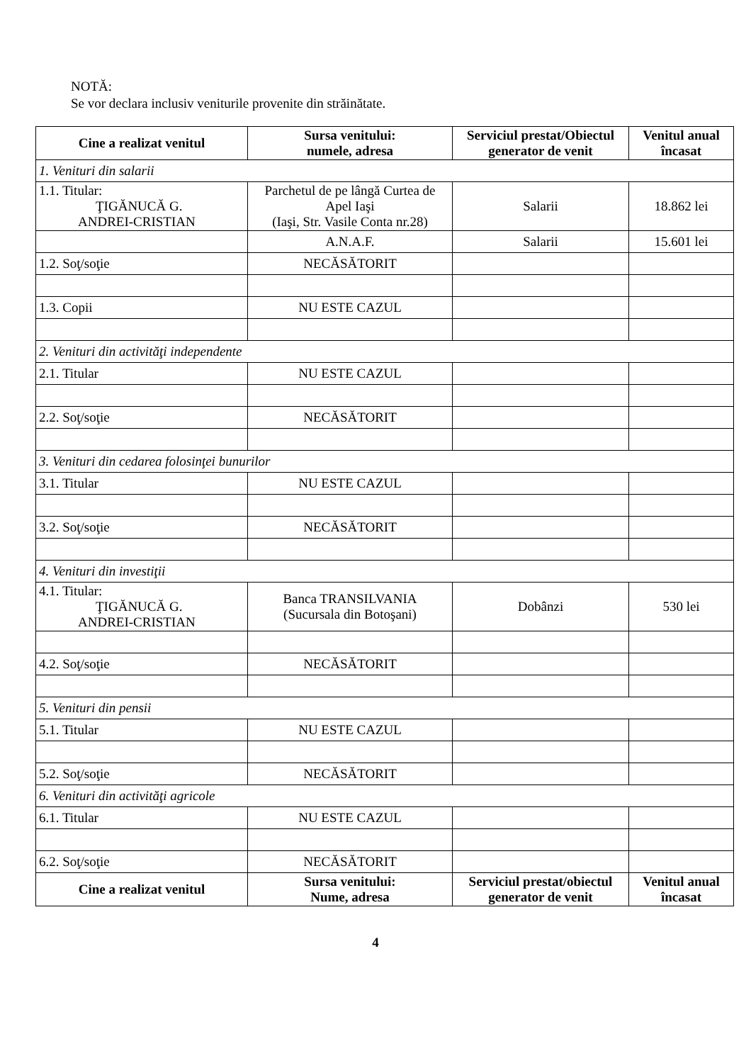NOTĂ:
Se vor declara inclusiv veniturile provenite din străinătate.
| Cine a realizat venitul | Sursa venitului: numele, adresa | Serviciul prestat/Obiectul generator de venit | Venitul anual încasat |
| --- | --- | --- | --- |
| 1. Venituri din salarii | | | |
| 1.1. Titular: ŢIGĂNUCĂ G. ANDREI-CRISTIAN | Parchetul de pe lângă Curtea de Apel Iaşi (Iaşi, Str. Vasile Conta nr.28) | Salarii | 18.862 lei |
| | A.N.A.F. | Salarii | 15.601 lei |
| 1.2. Soţ/soţie | NECĂSĂTORIT | | |
| 1.3. Copii | NU ESTE CAZUL | | |
| 2. Venituri din activităţi independente | | | |
| 2.1. Titular | NU ESTE CAZUL | | |
| 2.2. Soţ/soţie | NECĂSĂTORIT | | |
| 3. Venituri din cedarea folosinţei bunurilor | | | |
| 3.1. Titular | NU ESTE CAZUL | | |
| 3.2. Soţ/soţie | NECĂSĂTORIT | | |
| 4. Venituri din investiţii | | | |
| 4.1. Titular: ŢIGĂNUCĂ G. ANDREI-CRISTIAN | Banca TRANSILVANIA (Sucursala din Botoşani) | Dobânzi | 530 lei |
| 4.2. Soţ/soţie | NECĂSĂTORIT | | |
| 5. Venituri din pensii | | | |
| 5.1. Titular | NU ESTE CAZUL | | |
| 5.2. Soţ/soţie | NECĂSĂTORIT | | |
| 6. Venituri din activităţi agricole | | | |
| 6.1. Titular | NU ESTE CAZUL | | |
| 6.2. Soţ/soţie | NECĂSĂTORIT | | |
| Cine a realizat venitul | Sursa venitului: Nume, adresa | Serviciul prestat/obiectul generator de venit | Venitul anual încasat |
4